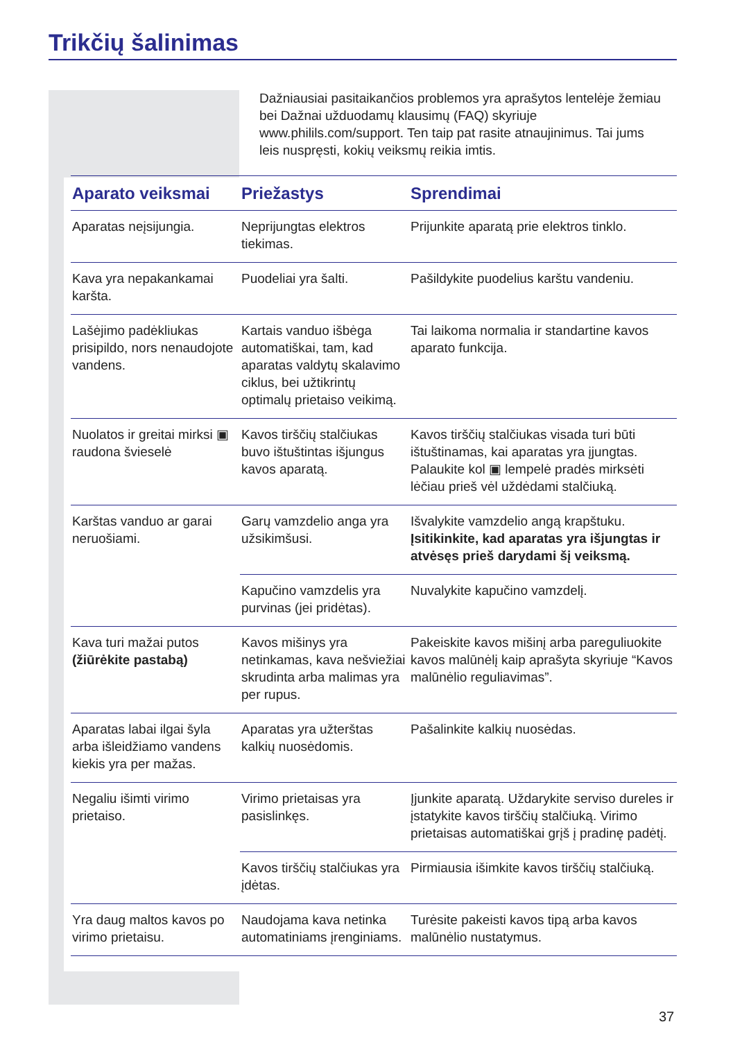Trikčių šalinimas
Dažniausiai pasitaikančios problemos yra aprašytos lentelėje žemiau bei Dažnai užduodamų klausimų (FAQ) skyriuje www.philils.com/support. Ten taip pat rasite atnaujinimus. Tai jums leis nuspręsti, kokių veiksmų reikia imtis.
| Aparato veiksmai | Priežastys | Sprendimai |
| --- | --- | --- |
| Aparatas neįsijungia. | Neprijungtas elektros tiekimas. | Prijunkite aparatą prie elektros tinklo. |
| Kava yra nepakankamai karšta. | Puodeliai yra šalti. | Pašildykite puodelius karštu vandeniu. |
| Lašėjimo padėkliukas prisipildo, nors nenaudojote vandens. | Kartais vanduo išbėga automatiškai, tam, kad aparatas valdytų skalavimo ciklus, bei užtikrintų optimalų prietaiso veikimą. | Tai laikoma normalia ir standartine kavos aparato funkcija. |
| Nuolatos ir greitai mirksi ▣ raudona švieselė | Kavos tirščių stalčiukas buvo ištuštintas išjungus kavos aparatą. | Kavos tirščių stalčiukas visada turi būti ištuštinamas, kai aparatas yra įjungtas. Palaukite kol ▣ lempelė pradės mirksėti lėčiau prieš vėl uždėdami stalčiuką. |
| Karštas vanduo ar garai neruošiami. | Garų vamzdelio anga yra užsikimšusi. | Išvalykite vamzdelio angą krapštuku. Įsitikinkite, kad aparatas yra išjungtas ir atvėsęs prieš darydami šį veiksmą. |
| | Kapučino vamzdelis yra purvinas (jei pridėtas). | Nuvalykite kapučino vamzdelį. |
| Kava turi mažai putos (žiūrėkite pastabą) | Kavos mišinys yra netinkamas, kava nešviežiai skrudinta arba malimas yra per rupus. | Pakeiskite kavos mišinį arba pareguliuokite kavos malūnėlį kaip aprašyta skyriuje “Kavos malūnėlio reguliavimas”. |
| Aparatas labai ilgai šyla arba išleidžiamo vandens kiekis yra per mažas. | Aparatas yra užterštas kalkių nuosėdomis. | Pašalinkite kalkių nuosėdas. |
| Negaliu išimti virimo prietaiso. | Virimo prietaisas yra pasislinkęs. | Įjunkite aparatą. Uždarykite serviso dureles ir įstatykite kavos tirščių stalčiuką. Virimo prietaisas automatiškai grįš į pradinę padėtį. |
| | Kavos tirščių stalčiukas yra įdėtas. | Pirmiausia išimkite kavos tirščių stalčiuką. |
| Yra daug maltos kavos po virimo prietaisu. | Naudojama kava netinka automatiniams įrenginiams. | Turėsite pakeisti kavos tipą arba kavos malūnėlio nustatymus. |
37